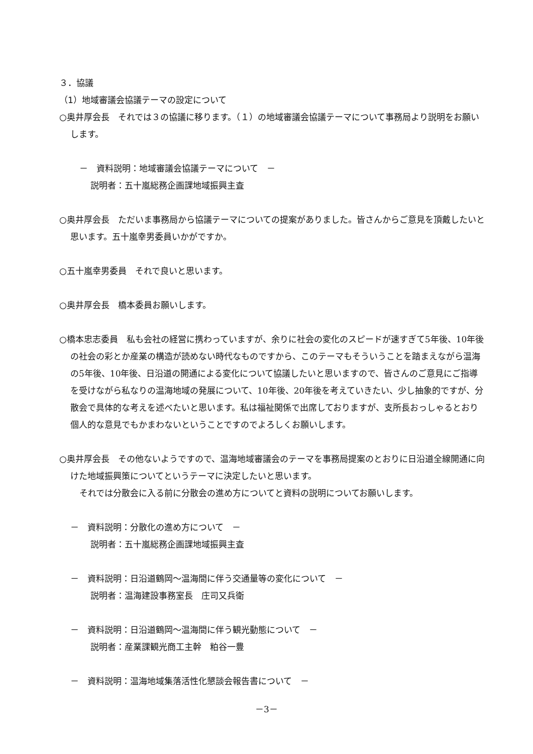３．協議
（1）地域審議会協議テーマの設定について
○奥井厚会長　それでは３の協議に移ります。（１）の地域審議会協議テーマについて事務局より説明をお願いします。
－　資料説明：地域審議会協議テーマについて　－
説明者：五十嵐総務企画課地域振興主査
○奥井厚会長　ただいま事務局から協議テーマについての提案がありました。皆さんからご意見を頂戴したいと思います。五十嵐幸男委員いかがですか。
○五十嵐幸男委員　それで良いと思います。
○奥井厚会長　橋本委員お願いします。
○橋本忠志委員　私も会社の経営に携わっていますが、余りに社会の変化のスピードが速すぎて5年後、10年後の社会の彩とか産業の構造が読めない時代なものですから、このテーマもそういうことを踏まえながら温海の5年後、10年後、日沿道の開通による変化について協議したいと思いますので、皆さんのご意見にご指導を受けながら私なりの温海地域の発展について、10年後、20年後を考えていきたい、少し抽象的ですが、分散会で具体的な考えを述べたいと思います。私は福祉関係で出席しておりますが、支所長おっしゃるとおり個人的な意見でもかまわないということですのでよろしくお願いします。
○奥井厚会長　その他ないようですので、温海地域審議会のテーマを事務局提案のとおりに日沿道全線開通に向けた地域振興策についてというテーマに決定したいと思います。
それでは分散会に入る前に分散会の進め方についてと資料の説明についてお願いします。
－　資料説明：分散化の進め方について　－
説明者：五十嵐総務企画課地域振興主査
－　資料説明：日沿道鶴岡～温海間に伴う交通量等の変化について　－
説明者：温海建設事務室長　庄司又兵衛
－　資料説明：日沿道鶴岡～温海間に伴う観光動態について　－
説明者：産業課観光商工主幹　粕谷一豊
－　資料説明：温海地域集落活性化懇談会報告書について　－
－3－